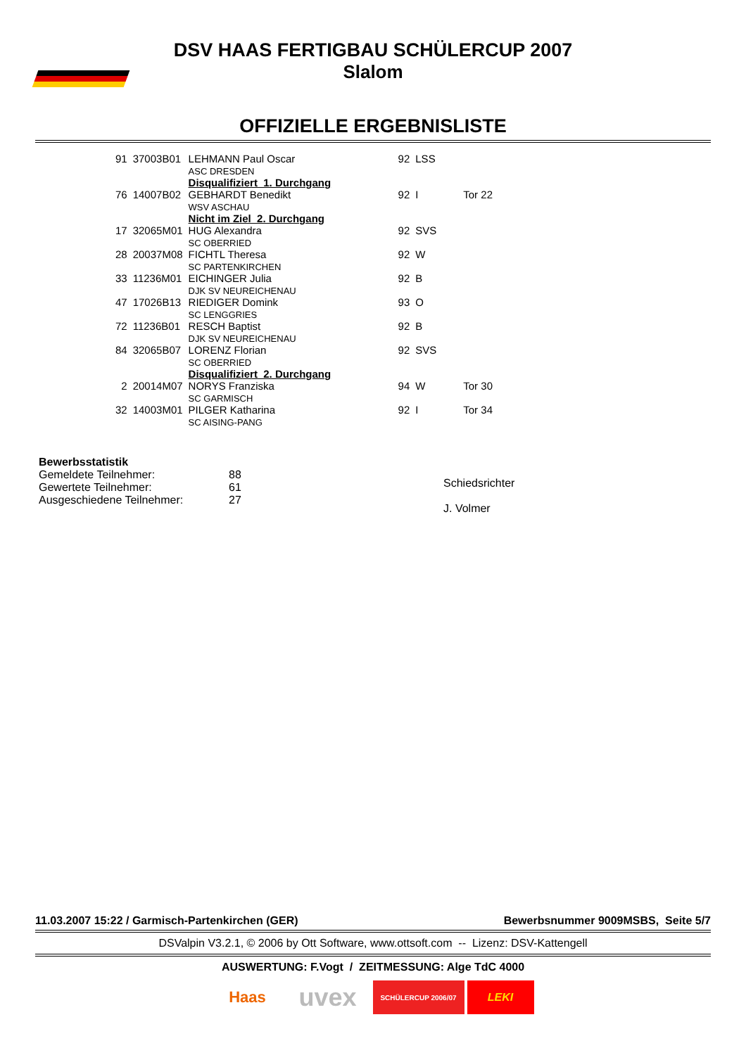DSV HAAS FERTIGBAU SCHÜLERCUP 2007
Slalom
OFFIZIELLE ERGEBNISLISTE
| 91 | 37003B01 | LEHMANN Paul Oscar ASC DRESDEN | 92 | LSS | |
| | | Disqualifiziert 1. Durchgang | | | |
| 76 | 14007B02 | GEBHARDT Benedikt WSV ASCHAU | 92 | I | Tor 22 |
| | | Nicht im Ziel 2. Durchgang | | | |
| 17 | 32065M01 | HUG Alexandra SC OBERRIED | 92 | SVS | |
| 28 | 20037M08 | FICHTL Theresa SC PARTENKIRCHEN | 92 | W | |
| 33 | 11236M01 | EICHINGER Julia DJK SV NEUREICHENAU | 92 | B | |
| 47 | 17026B13 | RIEDIGER Domink SC LENGGRIES | 93 | O | |
| 72 | 11236B01 | RESCH Baptist DJK SV NEUREICHENAU | 92 | B | |
| 84 | 32065B07 | LORENZ Florian SC OBERRIED | 92 | SVS | |
| | | Disqualifiziert 2. Durchgang | | | |
| 2 | 20014M07 | NORYS Franziska SC GARMISCH | 94 | W | Tor 30 |
| 32 | 14003M01 | PILGER Katharina SC AISING-PANG | 92 | I | Tor 34 |
Bewerbsstatistik
Gemeldete Teilnehmer:
Gewertete Teilnehmer:
Ausgeschiedene Teilnehmer:
88
61
27
Schiedsrichter
J. Volmer
11.03.2007 15:22 / Garmisch-Partenkirchen (GER) Bewerbsnummer 9009MSBS, Seite 5/7
DSValpin V3.2.1, © 2006 by Ott Software, www.ottsoft.com -- Lizenz: DSV-Kattengell
AUSWERTUNG: F.Vogt / ZEITMESSUNG: Alge TdC 4000
Haas
uvex
SCHÜLERCUP 2006/07
LEKI